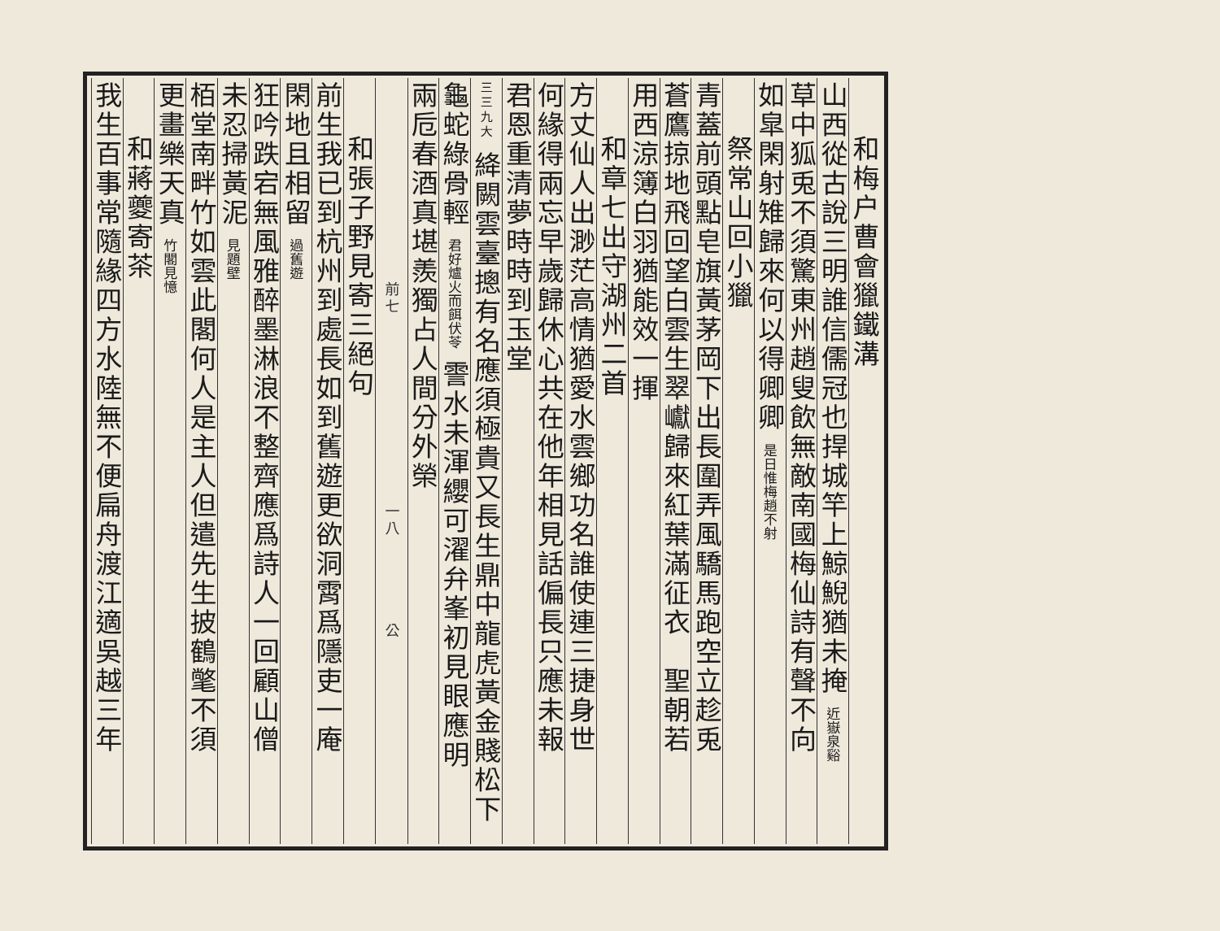和梅户曹會獵鐵溝
山西從古說三明誰信儒冠也捍城竿上鯨鯢猶未掩 近嶽泉谿
草中狐兎不須驚東州趙叟飲無敵南國梅仙詩有聲不向
如皐閑射雉歸來何以得卿卿 是日惟梅趙不射
祭常山回小獵
青蓋前頭點皂旗黃茅岡下出長圍弄風驕馬跑空立趁兎
蒼鷹掠地飛回望白雲生翠巘歸來紅葉滿征衣　聖朝若
用西涼簿白羽猶能效一揮
和章七出守湖州二首
方丈仙人出渺茫高情猶愛水雲鄉功名誰使連三捷身世
何緣得兩忘早歲歸休心共在他年相見話偏長只應未報
君恩重清夢時時到玉堂
三三九大 絳闕雲臺摠有名應須極貴又長生鼎中龍虎黃金賤松下
龜蛇綠骨輕 君好爐火而餌伏苓 霅水未渾纓可濯弁峯初見眼應明
兩卮春酒真堪羨獨占人間分外榮
前七　　　　　　　　　　　一八　　　　　公
和張子野見寄三絕句
前生我已到杭州到處長如到舊遊更欲洞霄爲隱吏一庵
閑地且相留 過舊遊
狂吟跌宕無風雅醉墨淋浪不整齊應爲詩人一回顧山僧
未忍掃黃泥 見題壁
栢堂南畔竹如雲此閣何人是主人但遣先生披鶴氅不須
更畫樂天真 竹閣見憶
和蔣夔寄茶
我生百事常隨緣四方水陸無不便扁舟渡江適吳越三年